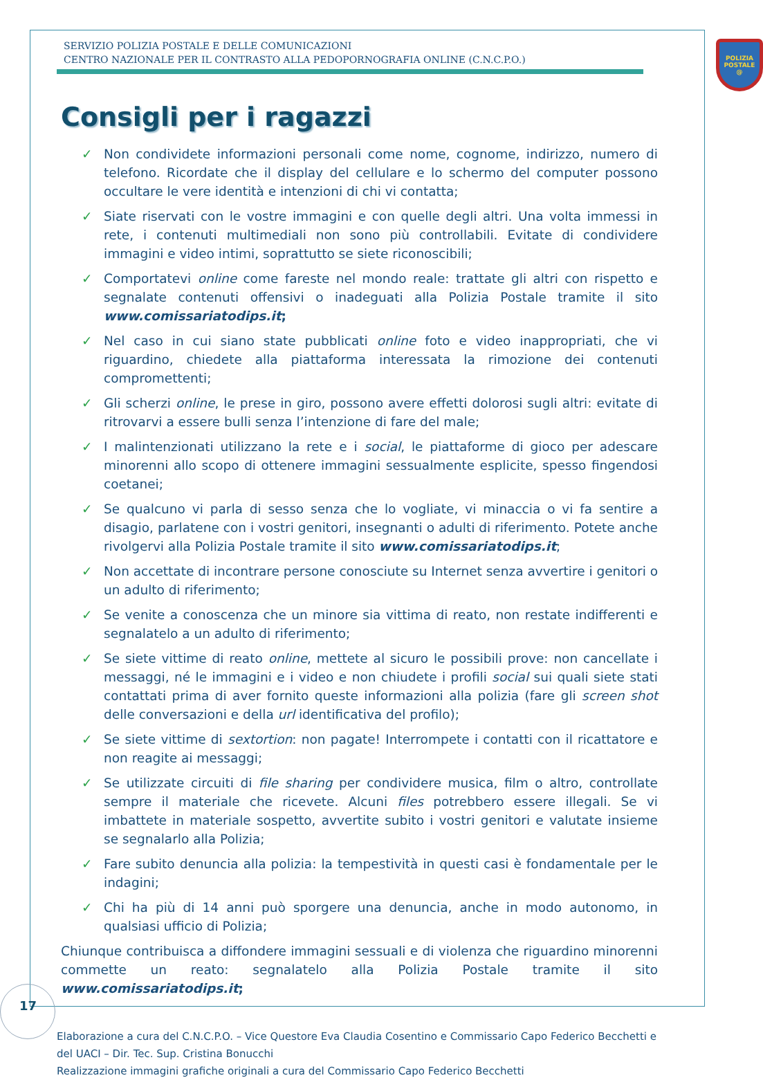SERVIZIO POLIZIA POSTALE E DELLE COMUNICAZIONI
CENTRO NAZIONALE PER IL CONTRASTO ALLA PEDOPORNOGRAFIA ONLINE (C.N.C.P.O.)
POLIZIA
POSTALE
@
Consigli per i ragazzi
✓ Non condividete informazioni personali come nome, cognome, indirizzo, numero di telefono. Ricordate che il display del cellulare e lo schermo del computer possono occultare le vere identità e intenzioni di chi vi contatta;
✓ Siate riservati con le vostre immagini e con quelle degli altri. Una volta immessi in rete, i contenuti multimediali non sono più controllabili. Evitate di condividere immagini e video intimi, soprattutto se siete riconoscibili;
✓ Comportatevi online come fareste nel mondo reale: trattate gli altri con rispetto e segnalate contenuti offensivi o inadeguati alla Polizia Postale tramite il sito www.comissariatodips.it;
✓ Nel caso in cui siano state pubblicati online foto e video inappropriati, che vi riguardino, chiedete alla piattaforma interessata la rimozione dei contenuti compromettenti;
✓ Gli scherzi online, le prese in giro, possono avere effetti dolorosi sugli altri: evitate di ritrovarvi a essere bulli senza l’intenzione di fare del male;
✓ I malintenzionati utilizzano la rete e i social, le piattaforme di gioco per adescare minorenni allo scopo di ottenere immagini sessualmente esplicite, spesso fingendosi coetanei;
✓ Se qualcuno vi parla di sesso senza che lo vogliate, vi minaccia o vi fa sentire a disagio, parlatene con i vostri genitori, insegnanti o adulti di riferimento. Potete anche rivolgervi alla Polizia Postale tramite il sito www.comissariatodips.it;
✓ Non accettate di incontrare persone conosciute su Internet senza avvertire i genitori o un adulto di riferimento;
✓ Se venite a conoscenza che un minore sia vittima di reato, non restate indifferenti e segnalatelo a un adulto di riferimento;
✓ Se siete vittime di reato online, mettete al sicuro le possibili prove: non cancellate i messaggi, né le immagini e i video e non chiudete i profili social sui quali siete stati contattati prima di aver fornito queste informazioni alla polizia (fare gli screen shot delle conversazioni e della url identificativa del profilo);
✓ Se siete vittime di sextortion: non pagate! Interrompete i contatti con il ricattatore e non reagite ai messaggi;
✓ Se utilizzate circuiti di file sharing per condividere musica, film o altro, controllate sempre il materiale che ricevete. Alcuni files potrebbero essere illegali. Se vi imbattete in materiale sospetto, avvertite subito i vostri genitori e valutate insieme se segnalarlo alla Polizia;
✓ Fare subito denuncia alla polizia: la tempestività in questi casi è fondamentale per le indagini;
✓ Chi ha più di 14 anni può sporgere una denuncia, anche in modo autonomo, in qualsiasi ufficio di Polizia;
Chiunque contribuisca a diffondere immagini sessuali e di violenza che riguardino minorenni commette un reato: segnalatelo alla Polizia Postale tramite il sito www.comissariatodips.it;
Elaborazione a cura del C.N.C.P.O. – Vice Questore Eva Claudia Cosentino e Commissario Capo Federico Becchetti e del UACI – Dir. Tec. Sup. Cristina Bonucchi
Realizzazione immagini grafiche originali a cura del Commissario Capo Federico Becchetti
17